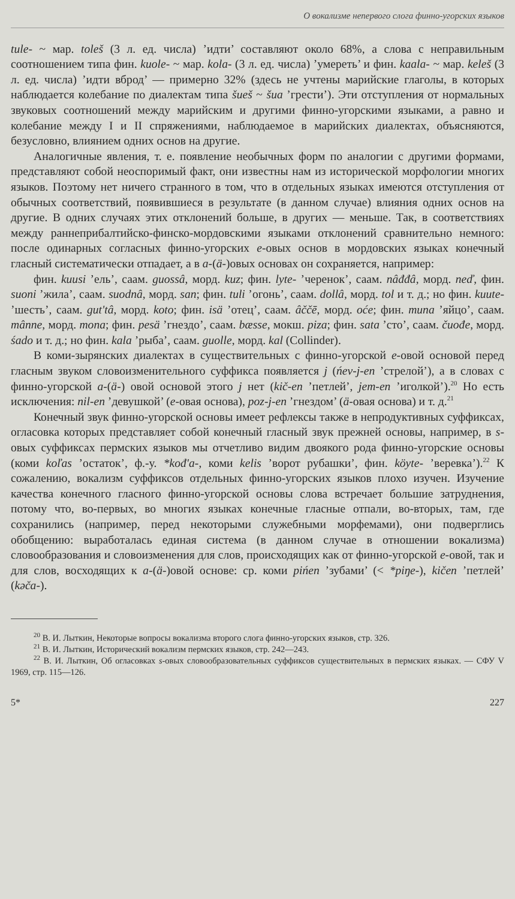О вокализме непервого слога финно-угорских языков
tule- ~ мар. toleš (3 л. ед. числа) ’идти’ составляют около 68%, а слова с неправильным соотношением типа фин. kuole- ~ мар. kola- (3 л. ед. числа) ’умереть’ и фин. kaala- ~ мар. keleš (3 л. ед. числа) ’идти вброд’ — примерно 32% (здесь не учтены марийские глаголы, в которых наблюдается колебание по диалектам типа šueš ~ šua ’грести’). Эти отступления от нормальных звуковых соотношений между марийским и другими финно-угорскими языками, а равно и колебание между I и II спряжениями, наблюдаемое в марийских диалектах, объясняются, безусловно, влиянием одних основ на другие.
Аналогичные явления, т. е. появление необычных форм по аналогии с другими формами, представляют собой неоспоримый факт, они известны нам из исторической морфологии многих языков. Поэтому нет ничего странного в том, что в отдельных языках имеются отступления от обычных соответствий, появившиеся в результате (в данном случае) влияния одних основ на другие. В одних случаях этих отклонений больше, в других — меньше. Так, в соответствиях между раннеприбалтийско-финско-мордовскими языками отклонений сравнительно немного: после одинарных согласных финно-угорских e-овых основ в мордовских языках конечный гласный систематически отпадает, а в a-(ä-)овых основах он сохраняется, например:
фин. kuusi ’ель’, саам. guossâ, морд. kuz; фин. lyte- ’черенок’, саам. nâđđâ, морд. neď, фин. suoni ’жила’, саам. suodnâ, морд. san; фин. tuli ’огонь’, саам. dollâ, морд. tol и т. д.; но фин. kuute- ’шесть’, саам. gut'tâ, морд. koto; фин. isä ’отец’, саам. âččē, морд. oće; фин. muna ’яйцо’, саам. mânne, морд. mona; фин. pesä ’гнездо’, саам. bæsse, мокш. piza; фин. sata ’сто’, саам. čuođe, морд. śado и т. д.; но фин. kala ’рыба’, саам. guolle, морд. kal (Collinder).
В коми-зырянских диалектах в существительных с финно-угорской e-овой основой перед гласным звуком словоизменительного суффикса появляется j (ńev-j-en ’стрелой’), а в словах с финно-угорской a-(ä-) овой основой этого j нет (kič-en ’петлей’, jem-en ’иголкой’).<sup>20</sup> Но есть исключения: nil-en ’девушкой’ (e-овая основа), poz-j-en ’гнездом’ (ä-овая основа) и т. д.<sup>21</sup>
Конечный звук финно-угорской основы имеет рефлексы также в непродуктивных суффиксах, огласовка которых представляет собой конечный гласный звук прежней основы, например, в s-овых суффиксах пермских языков мы отчетливо видим двоякого рода финно-угорские основы (коми koľas ’остаток’, ф.-у. *kođ'a-, коми kelis ’ворот рубашки’, фин. köyte- ’веревка’).<sup>22</sup> К сожалению, вокализм суффиксов отдельных финно-угорских языков плохо изучен. Изучение качества конечного гласного финно-угорской основы слова встречает большие затруднения, потому что, во-первых, во многих языках конечные гласные отпали, во-вторых, там, где сохранились (например, перед некоторыми служебными морфемами), они подверглись обобщению: выработалась единая система (в данном случае в отношении вокализма) словообразования и словоизменения для слов, происходящих как от финно-угорской e-овой, так и для слов, восходящих к a-(ä-)овой основе: ср. коми pińen ’зубами’ (< *piŋe-), kičen ’петлей’ (kəča-).
<sup>20</sup> В. И. Лыткин, Некоторые вопросы вокализма второго слога финно-угорских языков, стр. 326.
<sup>21</sup> В. И. Лыткин, Исторический вокализм пермских языков, стр. 242—243.
<sup>22</sup> В. И. Лыткин, Об огласовках s-овых словообразовательных суффиксов существительных в пермских языках. — СФУ V 1969, стр. 115—126.
5* 227